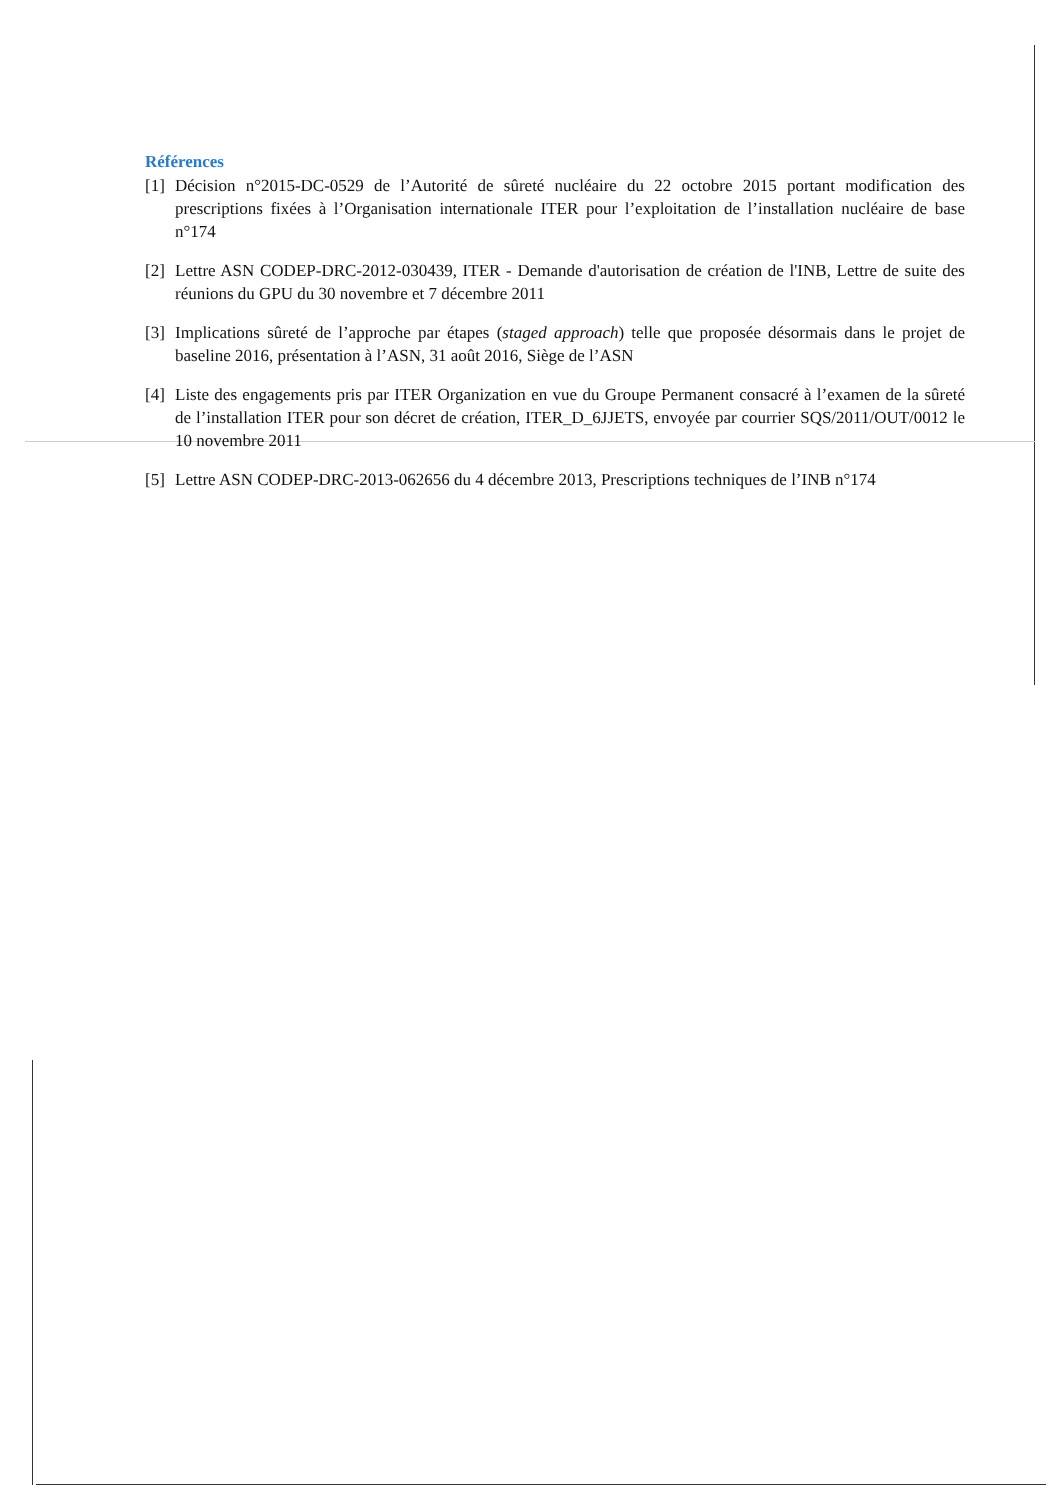Références
[1] Décision n°2015-DC-0529 de l’Autorité de sûreté nucléaire du 22 octobre 2015 portant modification des prescriptions fixées à l’Organisation internationale ITER pour l’exploitation de l’installation nucléaire de base n°174
[2] Lettre ASN CODEP-DRC-2012-030439, ITER - Demande d'autorisation de création de l'INB, Lettre de suite des réunions du GPU du 30 novembre et 7 décembre 2011
[3] Implications sûreté de l’approche par étapes (staged approach) telle que proposée désormais dans le projet de baseline 2016, présentation à l’ASN, 31 août 2016, Siège de l’ASN
[4] Liste des engagements pris par ITER Organization en vue du Groupe Permanent consacré à l’examen de la sûreté de l’installation ITER pour son décret de création, ITER_D_6JJETS, envoyée par courrier SQS/2011/OUT/0012 le 10 novembre 2011
[5] Lettre ASN CODEP-DRC-2013-062656 du 4 décembre 2013, Prescriptions techniques de l’INB n°174